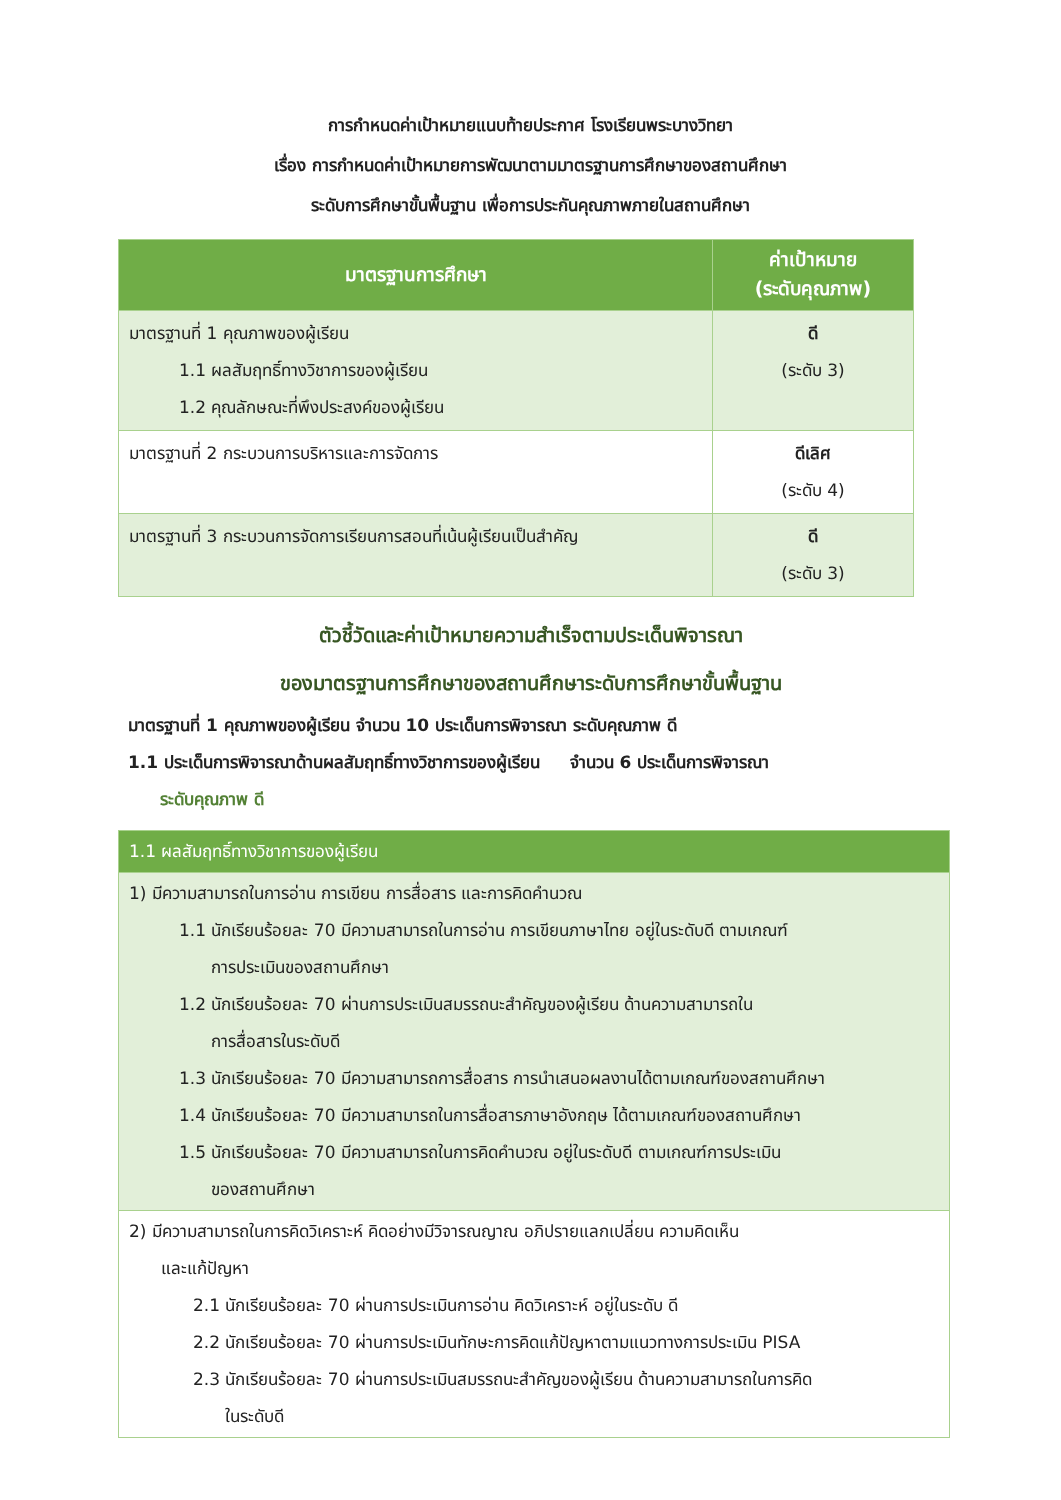การกำหนดค่าเป้าหมายแนบท้ายประกาศ โรงเรียนพระบางวิทยา
เรื่อง การกำหนดค่าเป้าหมายการพัฒนาตามมาตรฐานการศึกษาของสถานศึกษา
ระดับการศึกษาขั้นพื้นฐาน เพื่อการประกันคุณภาพภายในสถานศึกษา
| มาตรฐานการศึกษา | ค่าเป้าหมาย (ระดับคุณภาพ) |
| --- | --- |
| มาตรฐานที่ 1 คุณภาพของผู้เรียน 1.1 ผลสัมฤทธิ์ทางวิชาการของผู้เรียน 1.2 คุณลักษณะที่พึงประสงค์ของผู้เรียน | ดี (ระดับ 3) |
| มาตรฐานที่ 2 กระบวนการบริหารและการจัดการ | ดีเลิศ (ระดับ 4) |
| มาตรฐานที่ 3 กระบวนการจัดการเรียนการสอนที่เน้นผู้เรียนเป็นสำคัญ | ดี (ระดับ 3) |
ตัวชี้วัดและค่าเป้าหมายความสำเร็จตามประเด็นพิจารณา
ของมาตรฐานการศึกษาของสถานศึกษาระดับการศึกษาขั้นพื้นฐาน
มาตรฐานที่ 1 คุณภาพของผู้เรียน จำนวน 10 ประเด็นการพิจารณา ระดับคุณภาพ ดี
1.1 ประเด็นการพิจารณาด้านผลสัมฤทธิ์ทางวิชาการของผู้เรียน จำนวน 6 ประเด็นการพิจารณา
ระดับคุณภาพ ดี
| 1.1 ผลสัมฤทธิ์ทางวิชาการของผู้เรียน |
| 1) มีความสามารถในการอ่าน การเขียน การสื่อสาร และการคิดคำนวณ 1.1 นักเรียนร้อยละ 70 มีความสามารถในการอ่าน การเขียนภาษาไทย อยู่ในระดับดี ตามเกณฑ์ การประเมินของสถานศึกษา 1.2 นักเรียนร้อยละ 70 ผ่านการประเมินสมรรถนะสำคัญของผู้เรียน ด้านความสามารถใน การสื่อสารในระดับดี 1.3 นักเรียนร้อยละ 70 มีความสามารถการสื่อสาร การนำเสนอผลงานได้ตามเกณฑ์ของสถานศึกษา 1.4 นักเรียนร้อยละ 70 มีความสามารถในการสื่อสารภาษาอังกฤษ ได้ตามเกณฑ์ของสถานศึกษา 1.5 นักเรียนร้อยละ 70 มีความสามารถในการคิดคำนวณ อยู่ในระดับดี ตามเกณฑ์การประเมิน ของสถานศึกษา |
| 2) มีความสามารถในการคิดวิเคราะห์ คิดอย่างมีวิจารณญาณ อภิปรายแลกเปลี่ยน ความคิดเห็น และแก้ปัญหา 2.1 นักเรียนร้อยละ 70 ผ่านการประเมินการอ่าน คิดวิเคราะห์ อยู่ในระดับ ดี 2.2 นักเรียนร้อยละ 70 ผ่านการประเมินทักษะการคิดแก้ปัญหาตามแนวทางการประเมิน PISA 2.3 นักเรียนร้อยละ 70 ผ่านการประเมินสมรรถนะสำคัญของผู้เรียน ด้านความสามารถในการคิด ในระดับดี |